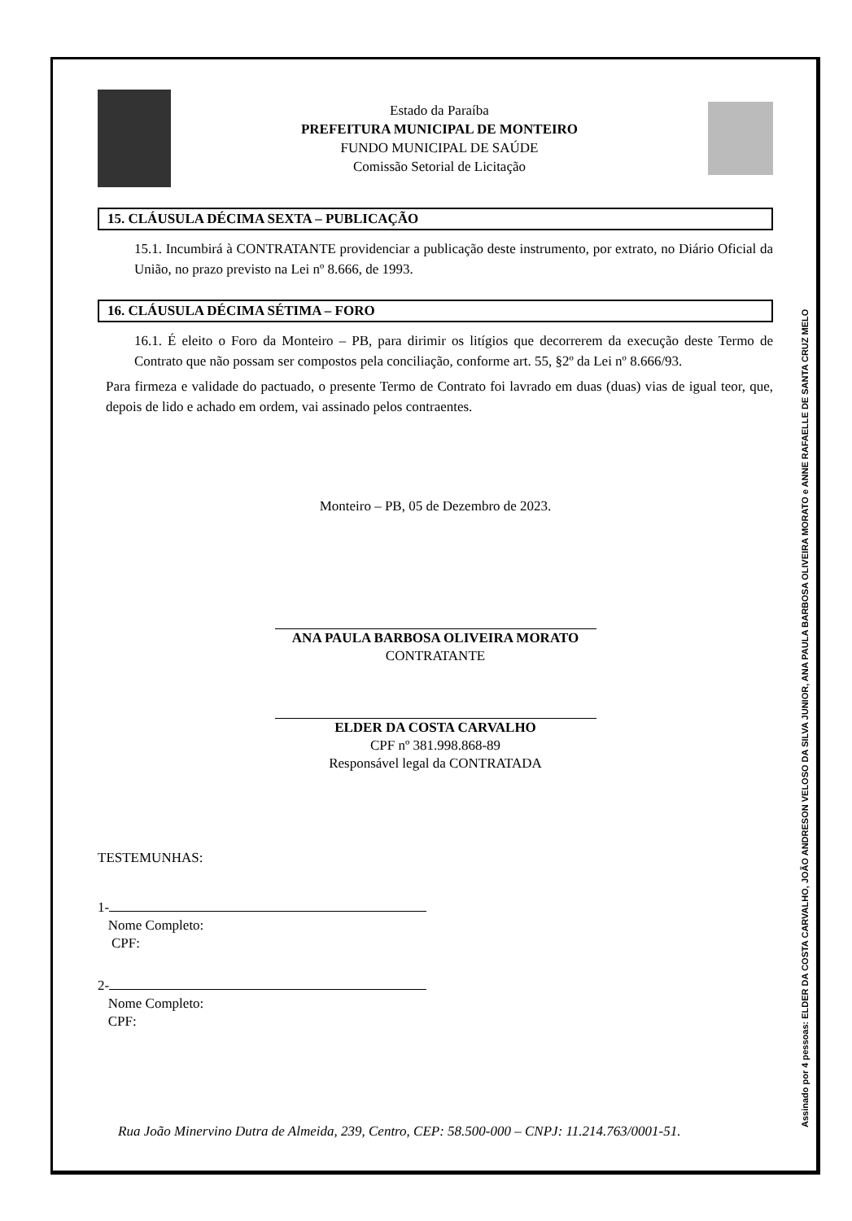Assinado por 4 pessoas: ELDER DA COSTA CARVALHO, JOÃO ANDRESON VELOSO DA SILVA JUNIOR, ANA PAULA BARBOSA OLIVEIRA MORATO e ANNE RAFAELLE DE SANTA CRUZ MELO
Estado da Paraíba
PREFEITURA MUNICIPAL DE MONTEIRO
FUNDO MUNICIPAL DE SAÚDE
Comissão Setorial de Licitação
15. CLÁUSULA DÉCIMA SEXTA – PUBLICAÇÃO
15.1. Incumbirá à CONTRATANTE providenciar a publicação deste instrumento, por extrato, no Diário Oficial da União, no prazo previsto na Lei nº 8.666, de 1993.
16. CLÁUSULA DÉCIMA SÉTIMA – FORO
16.1. É eleito o Foro da Monteiro – PB, para dirimir os litígios que decorrerem da execução deste Termo de Contrato que não possam ser compostos pela conciliação, conforme art. 55, §2º da Lei nº 8.666/93.
Para firmeza e validade do pactuado, o presente Termo de Contrato foi lavrado em duas (duas) vias de igual teor, que, depois de lido e achado em ordem, vai assinado pelos contraentes.
Monteiro – PB, 05 de Dezembro de 2023.
ANA PAULA BARBOSA OLIVEIRA MORATO
CONTRATANTE
ELDER DA COSTA CARVALHO
CPF nº 381.998.868-89
Responsável legal da CONTRATADA
TESTEMUNHAS:
1-
Nome Completo:
CPF:
2-
Nome Completo:
CPF:
Rua João Minervino Dutra de Almeida, 239, Centro, CEP: 58.500-000 – CNPJ: 11.214.763/0001-51.